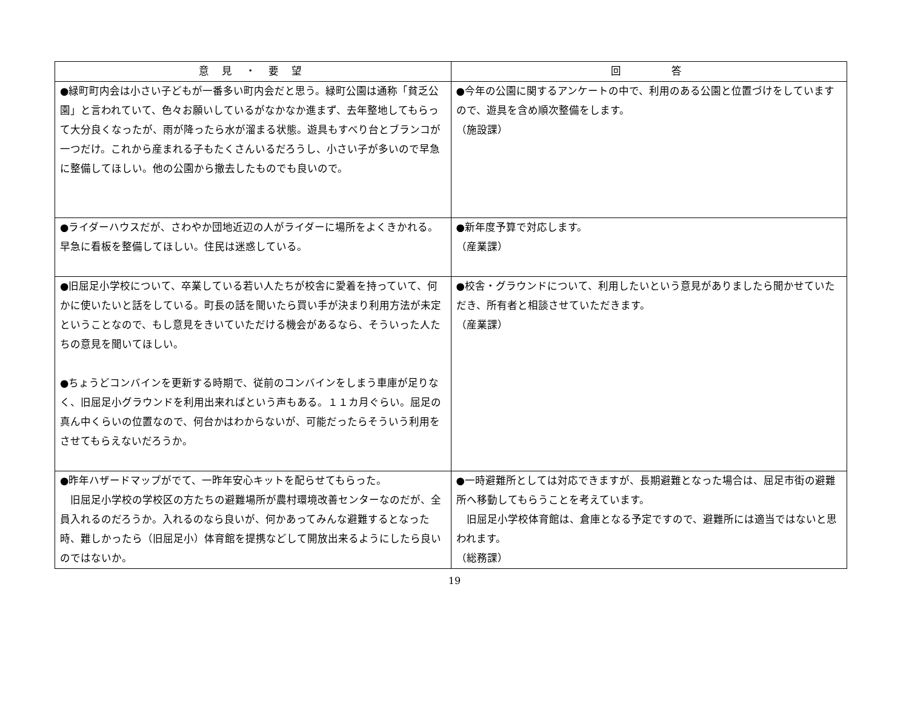| 意 見 ・ 要 望 | 回 答 |
| --- | --- |
| ●緑町町内会は小さい子どもが一番多い町内会だと思う。緑町公園は通称「貧乏公園」と言われていて、色々お願いしているがなかなか進まず、去年整地してもらって大分良くなったが、雨が降ったら水が溜まる状態。遊具もすべり台とブランコが一つだけ。これから産まれる子もたくさんいるだろうし、小さい子が多いので早急に整備してほしい。他の公園から撤去したものでも良いので。 | ●今年の公園に関するアンケートの中で、利用のある公園と位置づけをしていますので、遊具を含め順次整備をします。 （施設課） |
| ●ライダーハウスだが、さわやか団地近辺の人がライダーに場所をよくきかれる。早急に看板を整備してほしい。住民は迷惑している。 | ●新年度予算で対応します。 （産業課） |
| ●旧屈足小学校について、卒業している若い人たちが校舎に愛着を持っていて、何かに使いたいと話をしている。町長の話を聞いたら買い手が決まり利用方法が未定ということなので、もし意見をきいていただける機会があるなら、そういった人たちの意見を聞いてほしい。 ●ちょうどコンバインを更新する時期で、従前のコンバインをしまう車庫が足りなく、旧屈足小グラウンドを利用出来ればという声もある。１１カ月ぐらい。屈足の真ん中くらいの位置なので、何台かはわからないが、可能だったらそういう利用をさせてもらえないだろうか。 | ●校舎・グラウンドについて、利用したいという意見がありましたら聞かせていただき、所有者と相談させていただきます。 （産業課） |
| ●昨年ハザードマップがでて、一昨年安心キットを配らせてもらった。 旧屈足小学校の学校区の方たちの避難場所が農村環境改善センターなのだが、全員入れるのだろうか。入れるのなら良いが、何かあってみんな避難するとなった時、難しかったら（旧屈足小）体育館を提携などして開放出来るようにしたら良いのではないか。 | ●一時避難所としては対応できますが、長期避難となった場合は、屈足市街の避難所へ移動してもらうことを考えています。 旧屈足小学校体育館は、倉庫となる予定ですので、避難所には適当ではないと思われます。 （総務課） |
19